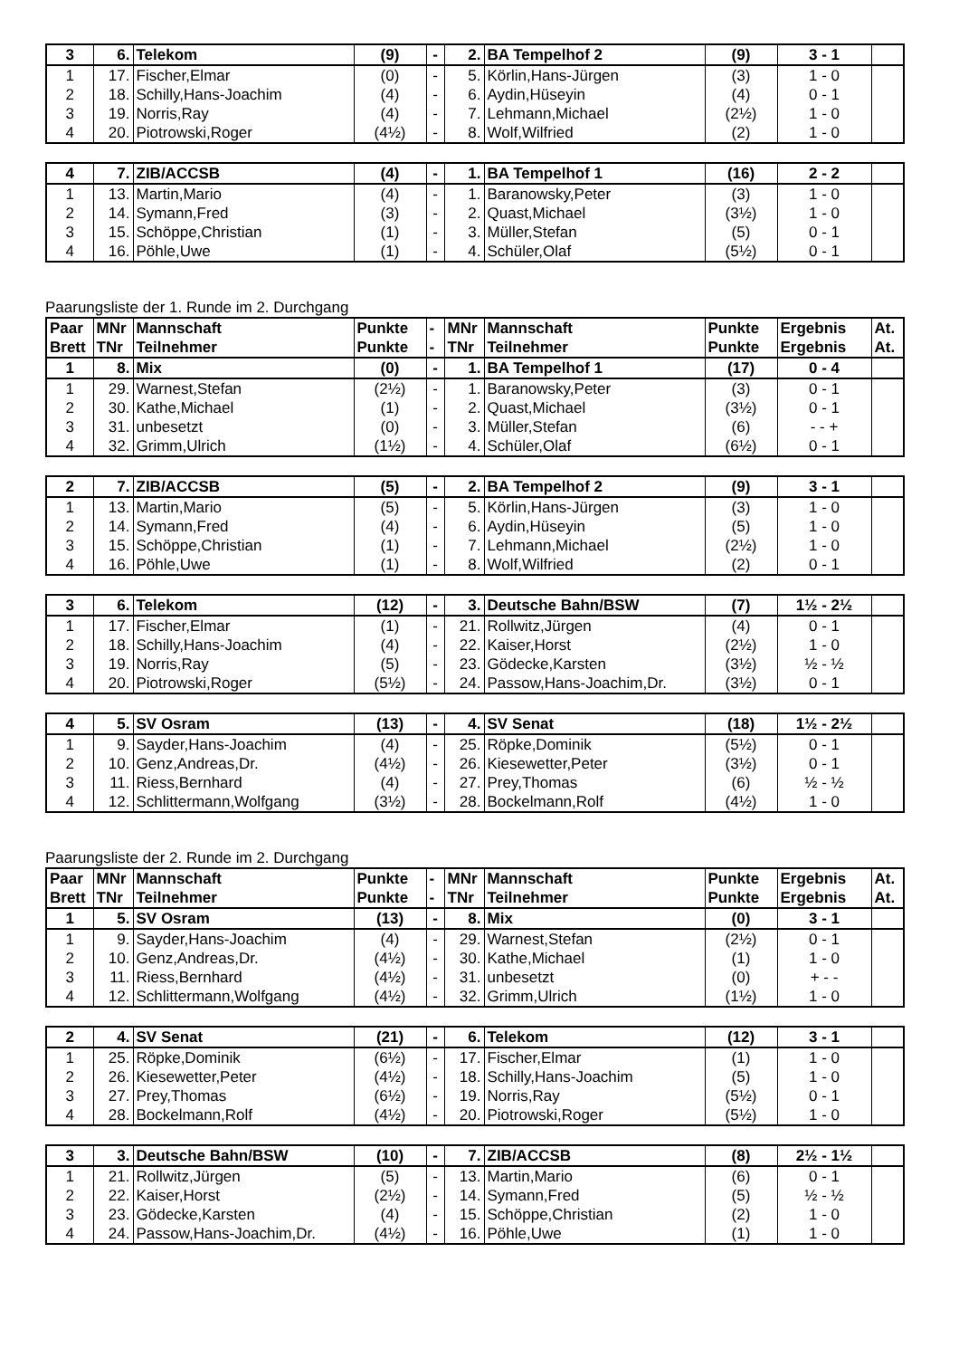| 3 | 6. | Telekom | (9) | - | 2. | BA Tempelhof 2 | (9) | 3 - 1 | |
| 1 | 17. | Fischer,Elmar | (0) | - | 5. | Körlin,Hans-Jürgen | (3) | 1 - 0 | |
| 2 | 18. | Schilly,Hans-Joachim | (4) | - | 6. | Aydin,Hüseyin | (4) | 0 - 1 | |
| 3 | 19. | Norris,Ray | (4) | - | 7. | Lehmann,Michael | (2½) | 1 - 0 | |
| 4 | 20. | Piotrowski,Roger | (4½) | - | 8. | Wolf,Wilfried | (2) | 1 - 0 | |
| 4 | 7. | ZIB/ACCSB | (4) | - | 1. | BA Tempelhof 1 | (16) | 2 - 2 | |
| 1 | 13. | Martin,Mario | (4) | - | 1. | Baranowsky,Peter | (3) | 1 - 0 | |
| 2 | 14. | Symann,Fred | (3) | - | 2. | Quast,Michael | (3½) | 1 - 0 | |
| 3 | 15. | Schöppe,Christian | (1) | - | 3. | Müller,Stefan | (5) | 0 - 1 | |
| 4 | 16. | Pöhle,Uwe | (1) | - | 4. | Schüler,Olaf | (5½) | 0 - 1 | |
Paarungsliste der 1. Runde im 2. Durchgang
| Paar | MNr | Mannschaft | Punkte | - | MNr | Mannschaft | Punkte | Ergebnis | At. |
| --- | --- | --- | --- | --- | --- | --- | --- | --- | --- |
| Brett | TNr | Teilnehmer | Punkte | - | TNr | Teilnehmer | Punkte | Ergebnis | At. |
| 1 | 8. | Mix | (0) | - | 1. | BA Tempelhof 1 | (17) | 0 - 4 | |
| 1 | 29. | Warnest,Stefan | (2½) | - | 1. | Baranowsky,Peter | (3) | 0 - 1 | |
| 2 | 30. | Kathe,Michael | (1) | - | 2. | Quast,Michael | (3½) | 0 - 1 | |
| 3 | 31. | unbesetzt | (0) | - | 3. | Müller,Stefan | (6) | - - + | |
| 4 | 32. | Grimm,Ulrich | (1½) | - | 4. | Schüler,Olaf | (6½) | 0 - 1 | |
| 2 | 7. | ZIB/ACCSB | (5) | - | 2. | BA Tempelhof 2 | (9) | 3 - 1 | |
| 1 | 13. | Martin,Mario | (5) | - | 5. | Körlin,Hans-Jürgen | (3) | 1 - 0 | |
| 2 | 14. | Symann,Fred | (4) | - | 6. | Aydin,Hüseyin | (5) | 1 - 0 | |
| 3 | 15. | Schöppe,Christian | (1) | - | 7. | Lehmann,Michael | (2½) | 1 - 0 | |
| 4 | 16. | Pöhle,Uwe | (1) | - | 8. | Wolf,Wilfried | (2) | 0 - 1 | |
| 3 | 6. | Telekom | (12) | - | 3. | Deutsche Bahn/BSW | (7) | 1½ - 2½ | |
| 1 | 17. | Fischer,Elmar | (1) | - | 21. | Rollwitz,Jürgen | (4) | 0 - 1 | |
| 2 | 18. | Schilly,Hans-Joachim | (4) | - | 22. | Kaiser,Horst | (2½) | 1 - 0 | |
| 3 | 19. | Norris,Ray | (5) | - | 23. | Gödecke,Karsten | (3½) | ½ - ½ | |
| 4 | 20. | Piotrowski,Roger | (5½) | - | 24. | Passow,Hans-Joachim,Dr. | (3½) | 0 - 1 | |
| 4 | 5. | SV Osram | (13) | - | 4. | SV Senat | (18) | 1½ - 2½ | |
| 1 | 9. | Sayder,Hans-Joachim | (4) | - | 25. | Röpke,Dominik | (5½) | 0 - 1 | |
| 2 | 10. | Genz,Andreas,Dr. | (4½) | - | 26. | Kiesewetter,Peter | (3½) | 0 - 1 | |
| 3 | 11. | Riess,Bernhard | (4) | - | 27. | Prey,Thomas | (6) | ½ - ½ | |
| 4 | 12. | Schlittermann,Wolfgang | (3½) | - | 28. | Bockelmann,Rolf | (4½) | 1 - 0 | |
Paarungsliste der 2. Runde im 2. Durchgang
| Paar | MNr | Mannschaft | Punkte | - | MNr | Mannschaft | Punkte | Ergebnis | At. |
| --- | --- | --- | --- | --- | --- | --- | --- | --- | --- |
| Brett | TNr | Teilnehmer | Punkte | - | TNr | Teilnehmer | Punkte | Ergebnis | At. |
| 1 | 5. | SV Osram | (13) | - | 8. | Mix | (0) | 3 - 1 | |
| 1 | 9. | Sayder,Hans-Joachim | (4) | - | 29. | Warnest,Stefan | (2½) | 0 - 1 | |
| 2 | 10. | Genz,Andreas,Dr. | (4½) | - | 30. | Kathe,Michael | (1) | 1 - 0 | |
| 3 | 11. | Riess,Bernhard | (4½) | - | 31. | unbesetzt | (0) | + - - | |
| 4 | 12. | Schlittermann,Wolfgang | (4½) | - | 32. | Grimm,Ulrich | (1½) | 1 - 0 | |
| 2 | 4. | SV Senat | (21) | - | 6. | Telekom | (12) | 3 - 1 | |
| 1 | 25. | Röpke,Dominik | (6½) | - | 17. | Fischer,Elmar | (1) | 1 - 0 | |
| 2 | 26. | Kiesewetter,Peter | (4½) | - | 18. | Schilly,Hans-Joachim | (5) | 1 - 0 | |
| 3 | 27. | Prey,Thomas | (6½) | - | 19. | Norris,Ray | (5½) | 0 - 1 | |
| 4 | 28. | Bockelmann,Rolf | (4½) | - | 20. | Piotrowski,Roger | (5½) | 1 - 0 | |
| 3 | 3. | Deutsche Bahn/BSW | (10) | - | 7. | ZIB/ACCSB | (8) | 2½ - 1½ | |
| 1 | 21. | Rollwitz,Jürgen | (5) | - | 13. | Martin,Mario | (6) | 0 - 1 | |
| 2 | 22. | Kaiser,Horst | (2½) | - | 14. | Symann,Fred | (5) | ½ - ½ | |
| 3 | 23. | Gödecke,Karsten | (4) | - | 15. | Schöppe,Christian | (2) | 1 - 0 | |
| 4 | 24. | Passow,Hans-Joachim,Dr. | (4½) | - | 16. | Pöhle,Uwe | (1) | 1 - 0 | |